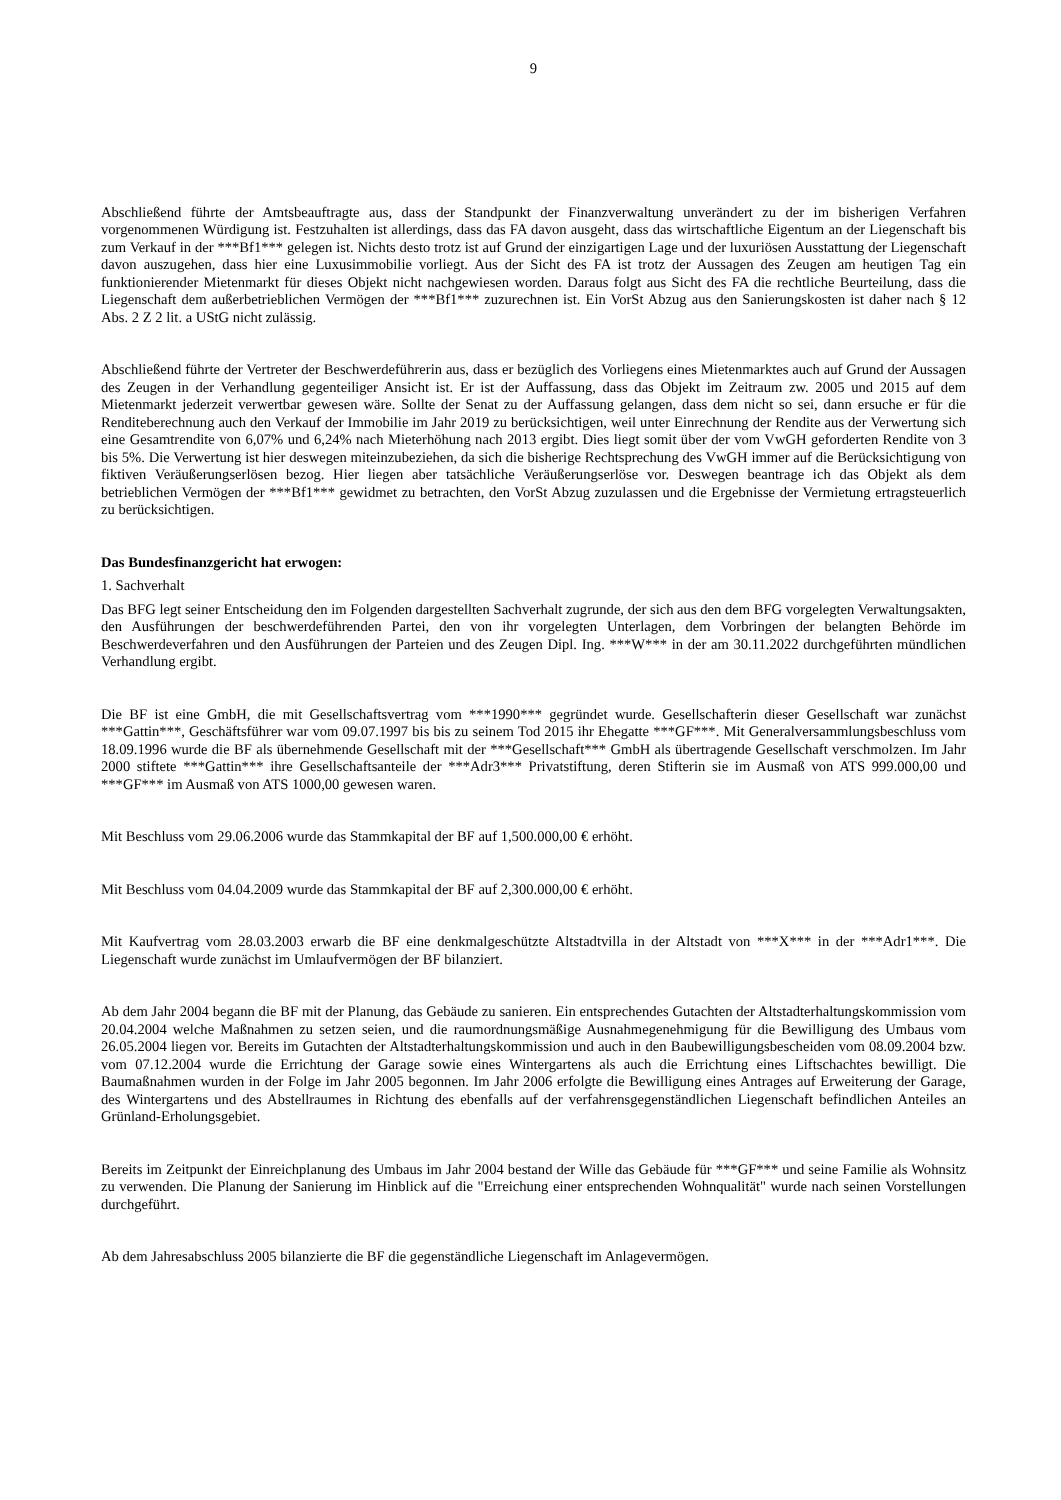9
Abschließend führte der Amtsbeauftragte aus, dass der Standpunkt der Finanzverwaltung unverändert zu der im bisherigen Verfahren vorgenommenen Würdigung ist. Festzuhalten ist allerdings, dass das FA davon ausgeht, dass das wirtschaftliche Eigentum an der Liegenschaft bis zum Verkauf in der ***Bf1*** gelegen ist. Nichts desto trotz ist auf Grund der einzigartigen Lage und der luxuriösen Ausstattung der Liegenschaft davon auszugehen, dass hier eine Luxusimmobilie vorliegt. Aus der Sicht des FA ist trotz der Aussagen des Zeugen am heutigen Tag ein funktionierender Mietenmarkt für dieses Objekt nicht nachgewiesen worden. Daraus folgt aus Sicht des FA die rechtliche Beurteilung, dass die Liegenschaft dem außerbetrieblichen Vermögen der ***Bf1*** zuzurechnen ist. Ein VorSt Abzug aus den Sanierungskosten ist daher nach § 12 Abs. 2 Z 2 lit. a UStG nicht zulässig.
Abschließend führte der Vertreter der Beschwerdeführerin aus, dass er bezüglich des Vorliegens eines Mietenmarktes auch auf Grund der Aussagen des Zeugen in der Verhandlung gegenteiliger Ansicht ist. Er ist der Auffassung, dass das Objekt im Zeitraum zw. 2005 und 2015 auf dem Mietenmarkt jederzeit verwertbar gewesen wäre. Sollte der Senat zu der Auffassung gelangen, dass dem nicht so sei, dann ersuche er für die Renditeberechnung auch den Verkauf der Immobilie im Jahr 2019 zu berücksichtigen, weil unter Einrechnung der Rendite aus der Verwertung sich eine Gesamtrendite von 6,07% und 6,24% nach Mieterhöhung nach 2013 ergibt. Dies liegt somit über der vom VwGH geforderten Rendite von 3 bis 5%. Die Verwertung ist hier deswegen miteinzubeziehen, da sich die bisherige Rechtsprechung des VwGH immer auf die Berücksichtigung von fiktiven Veräußerungserlösen bezog. Hier liegen aber tatsächliche Veräußerungserlöse vor. Deswegen beantrage ich das Objekt als dem betrieblichen Vermögen der ***Bf1*** gewidmet zu betrachten, den VorSt Abzug zuzulassen und die Ergebnisse der Vermietung ertragsteuerlich zu berücksichtigen.
Das Bundesfinanzgericht hat erwogen:
1. Sachverhalt
Das BFG legt seiner Entscheidung den im Folgenden dargestellten Sachverhalt zugrunde, der sich aus den dem BFG vorgelegten Verwaltungsakten, den Ausführungen der beschwerdeführenden Partei, den von ihr vorgelegten Unterlagen, dem Vorbringen der belangten Behörde im Beschwerdeverfahren und den Ausführungen der Parteien und des Zeugen Dipl. Ing. ***W*** in der am 30.11.2022 durchgeführten mündlichen Verhandlung ergibt.
Die BF ist eine GmbH, die mit Gesellschaftsvertrag vom ***1990*** gegründet wurde. Gesellschafterin dieser Gesellschaft war zunächst ***Gattin***, Geschäftsführer war vom 09.07.1997 bis bis zu seinem Tod 2015 ihr Ehegatte ***GF***. Mit Generalversammlungsbeschluss vom 18.09.1996 wurde die BF als übernehmende Gesellschaft mit der ***Gesellschaft*** GmbH als übertragende Gesellschaft verschmolzen. Im Jahr 2000 stiftete ***Gattin*** ihre Gesellschaftsanteile der ***Adr3*** Privatstiftung, deren Stifterin sie im Ausmaß von ATS 999.000,00 und ***GF*** im Ausmaß von ATS 1000,00 gewesen waren.
Mit Beschluss vom 29.06.2006 wurde das Stammkapital der BF auf 1,500.000,00 € erhöht.
Mit Beschluss vom 04.04.2009 wurde das Stammkapital der BF auf 2,300.000,00 € erhöht.
Mit Kaufvertrag vom 28.03.2003 erwarb die BF eine denkmalgeschützte Altstadtvilla in der Altstadt von ***X*** in der ***Adr1***. Die Liegenschaft wurde zunächst im Umlaufvermögen der BF bilanziert.
Ab dem Jahr 2004 begann die BF mit der Planung, das Gebäude zu sanieren. Ein entsprechendes Gutachten der Altstadterhaltungskommission vom 20.04.2004 welche Maßnahmen zu setzen seien, und die raumordnungsmäßige Ausnahmegenehmigung für die Bewilligung des Umbaus vom 26.05.2004 liegen vor. Bereits im Gutachten der Altstadterhaltungskommission und auch in den Baubewilligungsbescheiden vom 08.09.2004 bzw. vom 07.12.2004 wurde die Errichtung der Garage sowie eines Wintergartens als auch die Errichtung eines Liftschachtes bewilligt. Die Baumaßnahmen wurden in der Folge im Jahr 2005 begonnen. Im Jahr 2006 erfolgte die Bewilligung eines Antrages auf Erweiterung der Garage, des Wintergartens und des Abstellraumes in Richtung des ebenfalls auf der verfahrensgegenständlichen Liegenschaft befindlichen Anteiles an Grünland-Erholungsgebiet.
Bereits im Zeitpunkt der Einreichplanung des Umbaus im Jahr 2004 bestand der Wille das Gebäude für ***GF*** und seine Familie als Wohnsitz zu verwenden. Die Planung der Sanierung im Hinblick auf die "Erreichung einer entsprechenden Wohnqualität" wurde nach seinen Vorstellungen durchgeführt.
Ab dem Jahresabschluss 2005 bilanzierte die BF die gegenständliche Liegenschaft im Anlagevermögen.